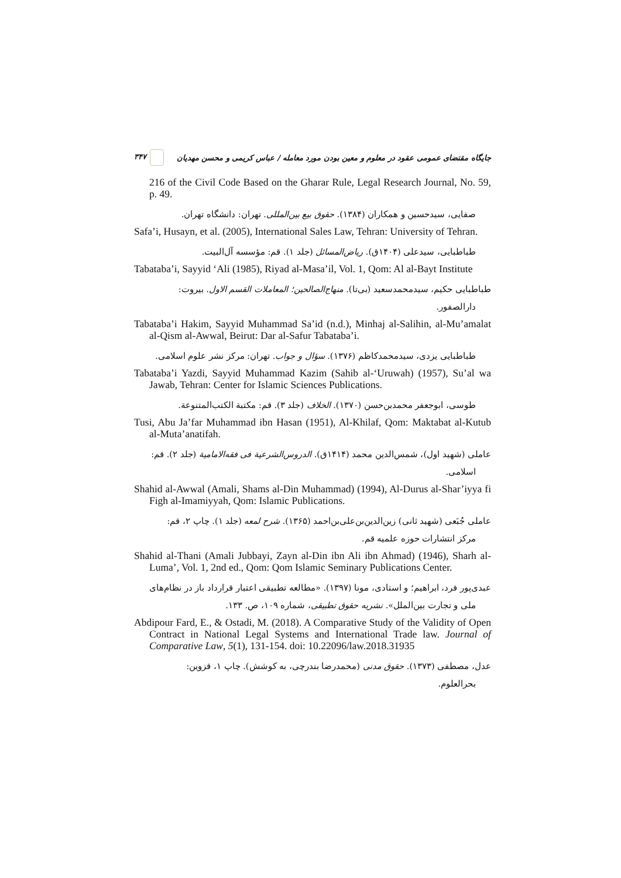جایگاه مقتضای عمومی عقود در معلوم و معین بودن مورد معامله / عباس کریمی و محسن مهدیان ۳۴۷
216 of the Civil Code Based on the Gharar Rule, Legal Research Journal, No. 59, p. 49.
صفایی، سیدحسین و همکاران (۱۳۸۴). حقوق بیع بین‌المللی. تهران: دانشگاه تهران.
Safa’i, Husayn, et al. (2005), International Sales Law, Tehran: University of Tehran.
طباطبایی، سیدعلی (۱۴۰۴ق). ریاض‌المسائل (جلد ۱). قم: مؤسسه آل‌البیت.
Tabataba’i, Sayyid ‘Ali (1985), Riyad al-Masa’il, Vol. 1, Qom: Al al-Bayt Institute
طباطبایی حکیم، سیدمحمدسعید (بی‌تا). منهاج‌الصالحین؛ المعاملات القسم الاول. بیروت:
دارالصفور.
Tabataba’i Hakim, Sayyid Muhammad Sa’id (n.d.), Minhaj al-Salihin, al-Mu’amalat al-Qism al-Awwal, Beirut: Dar al-Safur Tabataba’i.
طباطبایی یزدی، سیدمحمدکاظم (۱۳۷۶). سؤال و جواب. تهران: مرکز نشر علوم اسلامی.
Tabataba’i Yazdi, Sayyid Muhammad Kazim (Sahib al-‘Uruwah) (1957), Su’al wa Jawab, Tehran: Center for Islamic Sciences Publications.
طوسی، ابوجعفر محمدبن‌حسن (۱۳۷۰). الخلاف (جلد ۳). قم: مکتبة الکتب‌المتنوعة.
Tusi, Abu Ja’far Muhammad ibn Hasan (1951), Al-Khilaf, Qom: Maktabat al-Kutub al-Muta’anatifah.
عاملی (شهید اول)، شمس‌الدین محمد (۱۴۱۴ق). الدروس‌الشرعیة فی فقه‌الامامیة (جلد ۲). قم:
اسلامی.
Shahid al-Awwal (Amali, Shams al-Din Muhammad) (1994), Al-Durus al-Shar’iyya fi Figh al-Imamiyyah, Qom: Islamic Publications.
عاملی جُبَعی (شهید ثانی) زین‌الدین‌بن‌علی‌بن‌احمد (۱۳۶۵). شرح لمعه (جلد ۱). چاپ ۲، قم:
مرکز انتشارات حوزه علمیه قم.
Shahid al-Thani (Amali Jubbayi, Zayn al-Din ibn Ali ibn Ahmad) (1946), Sharh al-Luma’, Vol. 1, 2nd ed., Qom: Qom Islamic Seminary Publications Center.
عبدی‌پور فرد، ابراهیم؛ و استادی، مونا (۱۳۹۷). «مطالعه تطبیقی اعتبار قرارداد باز در نظام‌های
ملی و تجارت بین‌الملل». نشریه حقوق تطبیقی، شماره ۱۰۹، ص. ۱۳۳.
Abdipour Fard, E., & Ostadi, M. (2018). A Comparative Study of the Validity of Open Contract in National Legal Systems and International Trade law. Journal of Comparative Law, 5(1), 131-154. doi: 10.22096/law.2018.31935
عدل، مصطفی (۱۳۷۳). حقوق مدنی (محمدرضا بندرچی، به کوشش). چاپ ۱، قزوین:
بحرالعلوم.